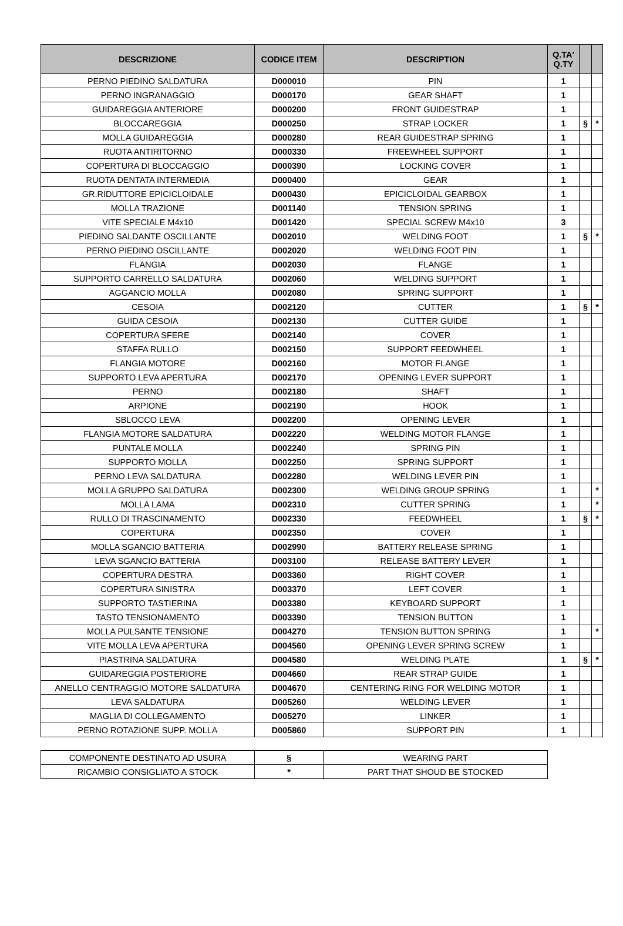| DESCRIZIONE | CODICE ITEM | DESCRIPTION | Q.TA' Q.TY | | |
| --- | --- | --- | --- | --- | --- |
| PERNO PIEDINO SALDATURA | D000010 | PIN | 1 | | |
| PERNO INGRANAGGIO | D000170 | GEAR SHAFT | 1 | | |
| GUIDAREGGIA ANTERIORE | D000200 | FRONT GUIDESTRAP | 1 | | |
| BLOCCAREGGIA | D000250 | STRAP LOCKER | 1 | § | * |
| MOLLA GUIDAREGGIA | D000280 | REAR GUIDESTRAP SPRING | 1 | | |
| RUOTA ANTIRITORNO | D000330 | FREEWHEEL SUPPORT | 1 | | |
| COPERTURA DI BLOCCAGGIO | D000390 | LOCKING COVER | 1 | | |
| RUOTA DENTATA INTERMEDIA | D000400 | GEAR | 1 | | |
| GR.RIDUTTORE EPICICLOIDALE | D000430 | EPICICLOIDAL GEARBOX | 1 | | |
| MOLLA TRAZIONE | D001140 | TENSION SPRING | 1 | | |
| VITE SPECIALE M4x10 | D001420 | SPECIAL SCREW M4x10 | 3 | | |
| PIEDINO SALDANTE OSCILLANTE | D002010 | WELDING FOOT | 1 | § | * |
| PERNO PIEDINO OSCILLANTE | D002020 | WELDING FOOT PIN | 1 | | |
| FLANGIA | D002030 | FLANGE | 1 | | |
| SUPPORTO CARRELLO SALDATURA | D002060 | WELDING SUPPORT | 1 | | |
| AGGANCIO MOLLA | D002080 | SPRING SUPPORT | 1 | | |
| CESOIA | D002120 | CUTTER | 1 | § | * |
| GUIDA CESOIA | D002130 | CUTTER GUIDE | 1 | | |
| COPERTURA SFERE | D002140 | COVER | 1 | | |
| STAFFA RULLO | D002150 | SUPPORT FEEDWHEEL | 1 | | |
| FLANGIA MOTORE | D002160 | MOTOR FLANGE | 1 | | |
| SUPPORTO LEVA APERTURA | D002170 | OPENING LEVER SUPPORT | 1 | | |
| PERNO | D002180 | SHAFT | 1 | | |
| ARPIONE | D002190 | HOOK | 1 | | |
| SBLOCCO LEVA | D002200 | OPENING LEVER | 1 | | |
| FLANGIA MOTORE SALDATURA | D002220 | WELDING MOTOR FLANGE | 1 | | |
| PUNTALE MOLLA | D002240 | SPRING PIN | 1 | | |
| SUPPORTO MOLLA | D002250 | SPRING SUPPORT | 1 | | |
| PERNO LEVA SALDATURA | D002280 | WELDING LEVER PIN | 1 | | |
| MOLLA GRUPPO SALDATURA | D002300 | WELDING GROUP SPRING | 1 | | * |
| MOLLA LAMA | D002310 | CUTTER SPRING | 1 | | * |
| RULLO DI TRASCINAMENTO | D002330 | FEEDWHEEL | 1 | § | * |
| COPERTURA | D002350 | COVER | 1 | | |
| MOLLA SGANCIO BATTERIA | D002990 | BATTERY RELEASE SPRING | 1 | | |
| LEVA SGANCIO BATTERIA | D003100 | RELEASE BATTERY LEVER | 1 | | |
| COPERTURA DESTRA | D003360 | RIGHT COVER | 1 | | |
| COPERTURA SINISTRA | D003370 | LEFT COVER | 1 | | |
| SUPPORTO TASTIERINA | D003380 | KEYBOARD SUPPORT | 1 | | |
| TASTO TENSIONAMENTO | D003390 | TENSION BUTTON | 1 | | |
| MOLLA PULSANTE TENSIONE | D004270 | TENSION BUTTON SPRING | 1 | | * |
| VITE MOLLA LEVA APERTURA | D004560 | OPENING LEVER SPRING SCREW | 1 | | |
| PIASTRINA SALDATURA | D004580 | WELDING PLATE | 1 | § | * |
| GUIDAREGGIA POSTERIORE | D004660 | REAR STRAP GUIDE | 1 | | |
| ANELLO CENTRAGGIO MOTORE SALDATURA | D004670 | CENTERING RING FOR WELDING MOTOR | 1 | | |
| LEVA SALDATURA | D005260 | WELDING LEVER | 1 | | |
| MAGLIA DI COLLEGAMENTO | D005270 | LINKER | 1 | | |
| PERNO ROTAZIONE SUPP. MOLLA | D005860 | SUPPORT PIN | 1 | | |
| COMPONENTE DESTINATO AD USURA | § | WEARING PART |
| RICAMBIO CONSIGLIATO A STOCK | * | PART THAT SHOUD BE STOCKED |